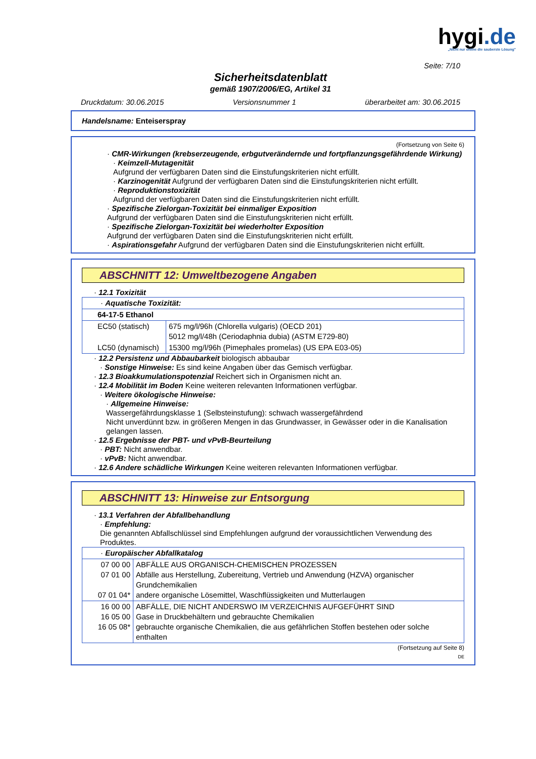hygi.de
„Nicht nur online die sauberste Lösung"
Seite: 7/10
Sicherheitsdatenblatt
gemäß 1907/2006/EG, Artikel 31
Druckdatum: 30.06.2015 Versionsnummer 1 überarbeitet am: 30.06.2015
Handelsname: Enteiserspray
(Fortsetzung von Seite 6)
· CMR-Wirkungen (krebserzeugende, erbgutverändernde und fortpflanzungsgefährdende Wirkung)
· Keimzell-Mutagenität
Aufgrund der verfügbaren Daten sind die Einstufungskriterien nicht erfüllt.
· Karzinogenität Aufgrund der verfügbaren Daten sind die Einstufungskriterien nicht erfüllt.
· Reproduktionstoxizität
Aufgrund der verfügbaren Daten sind die Einstufungskriterien nicht erfüllt.
· Spezifische Zielorgan-Toxizität bei einmaliger Exposition
Aufgrund der verfügbaren Daten sind die Einstufungskriterien nicht erfüllt.
· Spezifische Zielorgan-Toxizität bei wiederholter Exposition
Aufgrund der verfügbaren Daten sind die Einstufungskriterien nicht erfüllt.
· Aspirationsgefahr Aufgrund der verfügbaren Daten sind die Einstufungskriterien nicht erfüllt.
ABSCHNITT 12: Umweltbezogene Angaben
· 12.1 Toxizität
| · Aquatische Toxizität: | |
| 64-17-5 Ethanol | |
| EC50 (statisch) | 675 mg/l/96h (Chlorella vulgaris) (OECD 201) 5012 mg/l/48h (Ceriodaphnia dubia) (ASTM E729-80) |
| LC50 (dynamisch) | 15300 mg/l/96h (Pimephales promelas) (US EPA E03-05) |
· 12.2 Persistenz und Abbaubarkeit biologisch abbaubar
· Sonstige Hinweise: Es sind keine Angaben über das Gemisch verfügbar.
· 12.3 Bioakkumulationspotenzial Reichert sich in Organismen nicht an.
· 12.4 Mobilität im Boden Keine weiteren relevanten Informationen verfügbar.
· Weitere ökologische Hinweise:
· Allgemeine Hinweise:
Wassergefährdungsklasse 1 (Selbsteinstufung): schwach wassergefährdend
Nicht unverdünnt bzw. in größeren Mengen in das Grundwasser, in Gewässer oder in die Kanalisation gelangen lassen.
· 12.5 Ergebnisse der PBT- und vPvB-Beurteilung
· PBT: Nicht anwendbar.
· vPvB: Nicht anwendbar.
· 12.6 Andere schädliche Wirkungen Keine weiteren relevanten Informationen verfügbar.
ABSCHNITT 13: Hinweise zur Entsorgung
· 13.1 Verfahren der Abfallbehandlung
· Empfehlung:
Die genannten Abfallschlüssel sind Empfehlungen aufgrund der voraussichtlichen Verwendung des Produktes.
| · Europäischer Abfallkatalog | |
| 07 00 00 07 01 00 07 01 04* | ABFÄLLE AUS ORGANISCH-CHEMISCHEN PROZESSEN Abfälle aus Herstellung, Zubereitung, Vertrieb und Anwendung (HZVA) organischer Grundchemikalien andere organische Lösemittel, Waschflüssigkeiten und Mutterlaugen |
| 16 00 00 16 05 00 16 05 08* | ABFÄLLE, DIE NICHT ANDERSWO IM VERZEICHNIS AUFGEFÜHRT SIND Gase in Druckbehältern und gebrauchte Chemikalien gebrauchte organische Chemikalien, die aus gefährlichen Stoffen bestehen oder solche enthalten |
(Fortsetzung auf Seite 8)
DE